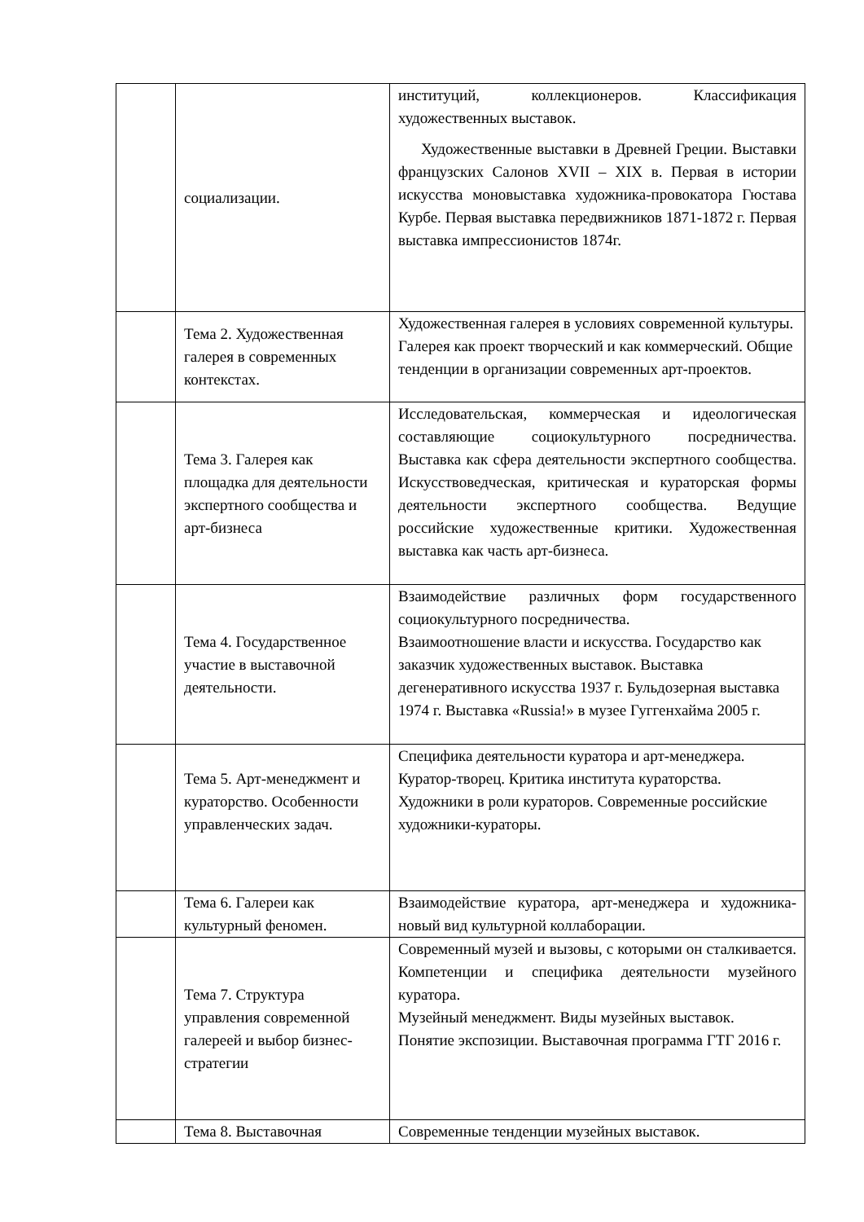| | социализации. | институций, коллекционеров. Классификация художественных выставок. Художественные выставки в Древней Греции. Выставки французских Салонов XVII – XIX в. Первая в истории искусства моновыставка художника-провокатора Гюстава Курбе. Первая выставка передвижников 1871-1872 г. Первая выставка импрессионистов 1874г. |
| | Тема 2. Художественная галерея в современных контекстах. | Художественная галерея в условиях современной культуры. Галерея как проект творческий и как коммерческий. Общие тенденции в организации современных арт-проектов. |
| | Тема 3. Галерея как площадка для деятельности экспертного сообщества и арт-бизнеса | Исследовательская, коммерческая и идеологическая составляющие социокультурного посредничества. Выставка как сфера деятельности экспертного сообщества. Искусствоведческая, критическая и кураторская формы деятельности экспертного сообщества. Ведущие российские художественные критики. Художественная выставка как часть арт-бизнеса. |
| | Тема 4. Государственное участие в выставочной деятельности. | Взаимодействие различных форм государственного социокультурного посредничества. Взаимоотношение власти и искусства. Государство как заказчик художественных выставок. Выставка дегенеративного искусства 1937 г. Бульдозерная выставка 1974 г. Выставка «Russia!» в музее Гуггенхайма 2005 г. |
| | Тема 5. Арт-менеджмент и кураторство. Особенности управленческих задач. | Специфика деятельности куратора и арт-менеджера. Куратор-творец. Критика института кураторства. Художники в роли кураторов. Современные российские художники-кураторы. |
| | Тема 6. Галереи как культурный феномен. | Взаимодействие куратора, арт-менеджера и художника- новый вид культурной коллаборации. |
| | Тема 7. Структура управления современной галереей и выбор бизнес-стратегии | Современный музей и вызовы, с которыми он сталкивается. Компетенции и специфика деятельности музейного куратора. Музейный менеджмент. Виды музейных выставок. Понятие экспозиции. Выставочная программа ГТГ 2016 г. |
| | Тема 8. Выставочная | Современные тенденции музейных выставок. |